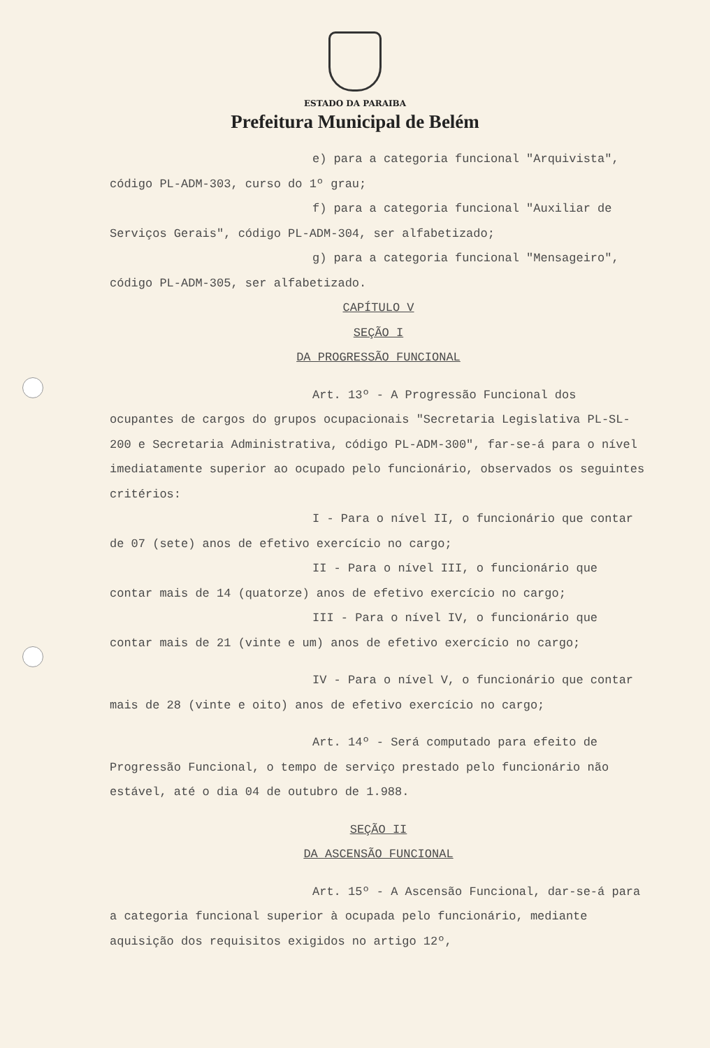ESTADO DA PARAIBA
Prefeitura Municipal de Belém
e) para a categoria funcional "Arquivista", código PL-ADM-303, curso do 1º grau;
f) para a categoria funcional "Auxiliar de Serviços Gerais", código PL-ADM-304, ser alfabetizado;
g) para a categoria funcional "Mensageiro", código PL-ADM-305, ser alfabetizado.
CAPÍTULO V
SEÇÃO I
DA PROGRESSÃO FUNCIONAL
Art. 13º - A Progressão Funcional dos ocupantes de cargos do grupos ocupacionais "Secretaria Legislativa PL-SL-200 e Secretaria Administrativa, código PL-ADM-300", far-se-á para o nível imediatamente superior ao ocupado pelo funcionário, observados os seguintes critérios:
I - Para o nível II, o funcionário que contar de 07 (sete) anos de efetivo exercício no cargo;
II - Para o nível III, o funcionário que contar mais de 14 (quatorze) anos de efetivo exercício no cargo;
III - Para o nível IV, o funcionário que contar mais de 21 (vinte e um) anos de efetivo exercício no cargo;
IV - Para o nível V, o funcionário que contar mais de 28 (vinte e oito) anos de efetivo exercício no cargo;
Art. 14º - Será computado para efeito de Progressão Funcional, o tempo de serviço prestado pelo funcionário não estável, até o dia 04 de outubro de 1.988.
SEÇÃO II
DA ASCENSÃO FUNCIONAL
Art. 15º - A Ascensão Funcional, dar-se-á para a categoria funcional superior à ocupada pelo funcionário, mediante aquisição dos requisitos exigidos no artigo 12º,